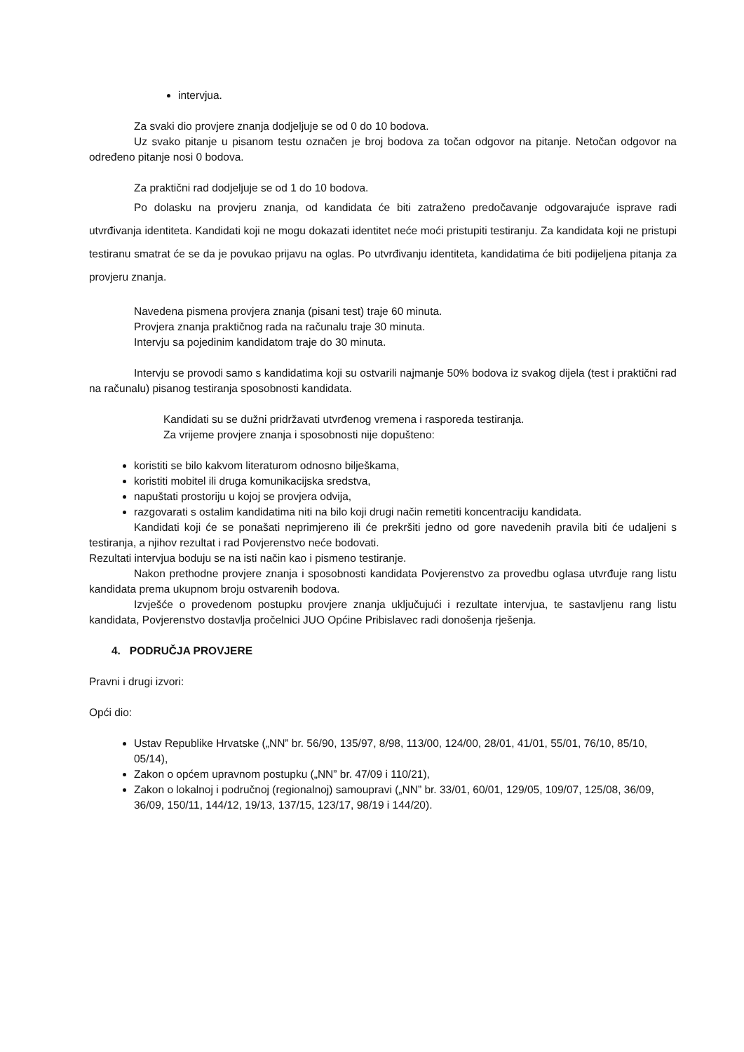intervjua.
Za svaki dio provjere znanja dodjeljuje se od 0 do 10 bodova.
Uz svako pitanje u pisanom testu označen je broj bodova za točan odgovor na pitanje. Netočan odgovor na određeno pitanje nosi 0 bodova.
Za praktični rad dodjeljuje se od 1 do 10 bodova.
Po dolasku na provjeru znanja, od kandidata će biti zatraženo predočavanje odgovarajuće isprave radi utvrđivanja identiteta. Kandidati koji ne mogu dokazati identitet neće moći pristupiti testiranju. Za kandidata koji ne pristupi testiranu smatrat će se da je povukao prijavu na oglas. Po utvrđivanju identiteta, kandidatima će biti podijeljena pitanja za provjeru znanja.
Navedena pismena provjera znanja (pisani test) traje 60 minuta.
Provjera znanja praktičnog rada na računalu traje 30 minuta.
Intervju sa pojedinim kandidatom traje do 30 minuta.
Intervju se provodi samo s kandidatima koji su ostvarili najmanje 50% bodova iz svakog dijela (test i praktični rad na računalu) pisanog testiranja sposobnosti kandidata.
Kandidati su se dužni pridržavati utvrđenog vremena i rasporeda testiranja.
Za vrijeme provjere znanja i sposobnosti nije dopušteno:
koristiti se bilo kakvom literaturom odnosno bilješkama,
koristiti mobitel ili druga komunikacijska sredstva,
napuštati prostoriju u kojoj se provjera odvija,
razgovarati s ostalim kandidatima niti na bilo koji drugi način remetiti koncentraciju kandidata.
Kandidati koji će se ponašati neprimjereno ili će prekršiti jedno od gore navedenih pravila biti će udaljeni s testiranja, a njihov rezultat i rad Povjerenstvo neće bodovati.
Rezultati intervjua boduju se na isti način kao i pismeno testiranje.
Nakon prethodne provjere znanja i sposobnosti kandidata Povjerenstvo za provedbu oglasa utvrđuje rang listu kandidata prema ukupnom broju ostvarenih bodova.
Izvješće o provedenom postupku provjere znanja uključujući i rezultate intervjua, te sastavljenu rang listu kandidata, Povjerenstvo dostavlja pročelnici JUO Općine Pribislavec radi donošenja rješenja.
4. PODRUČJA PROVJERE
Pravni i drugi izvori:
Opći dio:
Ustav Republike Hrvatske („NN” br. 56/90, 135/97, 8/98, 113/00, 124/00, 28/01, 41/01, 55/01, 76/10, 85/10, 05/14),
Zakon o općem upravnom postupku („NN” br. 47/09 i 110/21),
Zakon o lokalnoj i područnoj (regionalnoj) samoupravi („NN” br. 33/01, 60/01, 129/05, 109/07, 125/08, 36/09, 36/09, 150/11, 144/12, 19/13, 137/15, 123/17, 98/19 i 144/20).